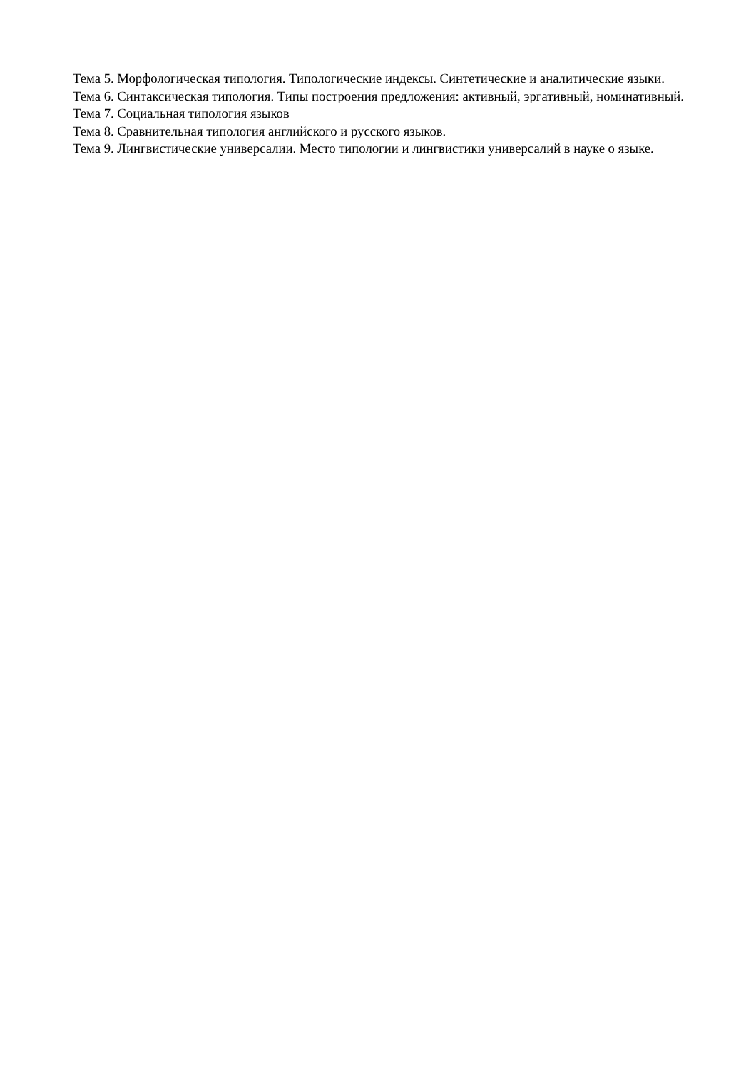Тема 5. Морфологическая типология. Типологические индексы. Синтетические и аналитические языки.
Тема 6. Синтаксическая типология. Типы построения предложения: активный, эргативный, номинативный.
Тема 7. Социальная типология языков
Тема 8. Сравнительная типология английского и русского языков.
Тема 9. Лингвистические универсалии. Место типологии и лингвистики универсалий в науке о языке.